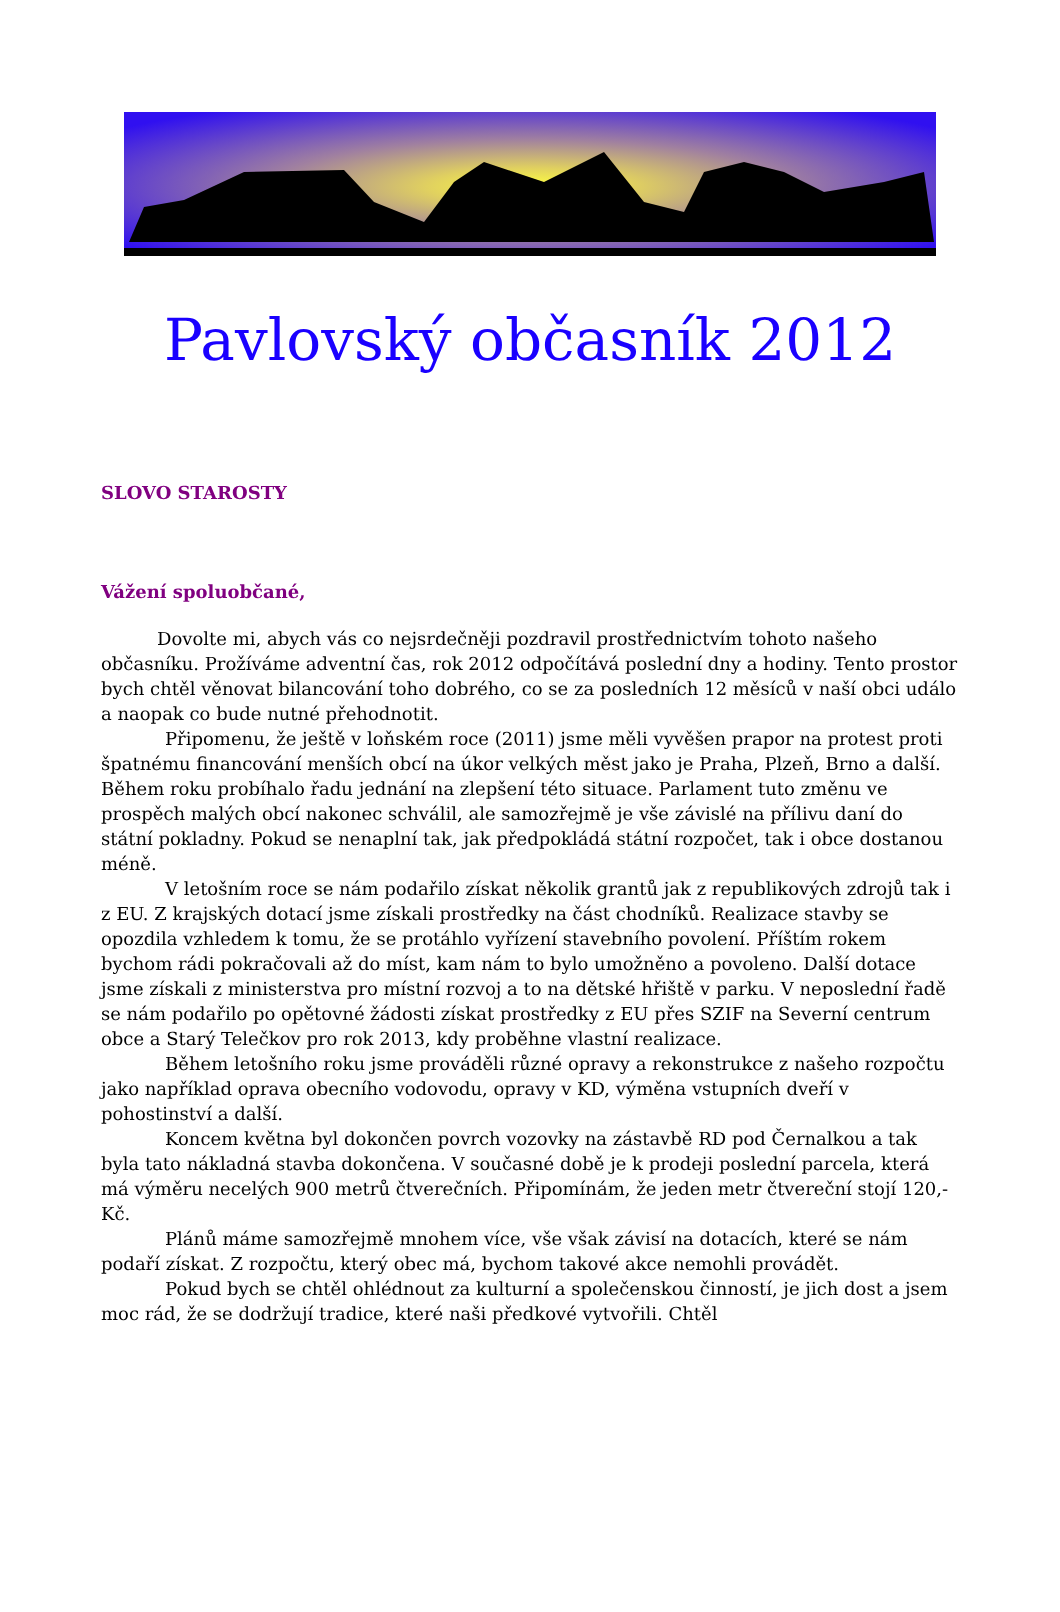Pavlovský občasník 2012
SLOVO STAROSTY
Vážení spoluobčané,
Dovolte mi, abych vás co nejsrdečněji pozdravil prostřednictvím tohoto našeho občasníku. Prožíváme adventní čas, rok 2012 odpočítává poslední dny a hodiny. Tento prostor bych chtěl věnovat bilancování toho dobrého, co se za posledních 12 měsíců v naší obci událo a naopak co bude nutné přehodnotit.
Připomenu, že ještě v loňském roce (2011) jsme měli vyvěšen prapor na protest proti špatnému financování menších obcí na úkor velkých měst jako je Praha, Plzeň, Brno a další. Během roku probíhalo řadu jednání na zlepšení této situace. Parlament tuto změnu ve prospěch malých obcí nakonec schválil, ale samozřejmě je vše závislé na přílivu daní do státní pokladny. Pokud se nenaplní tak, jak předpokládá státní rozpočet, tak i obce dostanou méně.
V letošním roce se nám podařilo získat několik grantů jak z republikových zdrojů tak i z EU. Z krajských dotací jsme získali prostředky na část chodníků. Realizace stavby se opozdila vzhledem k tomu, že se protáhlo vyřízení stavebního povolení. Příštím rokem bychom rádi pokračovali až do míst, kam nám to bylo umožněno a povoleno. Další dotace jsme získali z ministerstva pro místní rozvoj a to na dětské hřiště v parku. V neposlední řadě se nám podařilo po opětovné žádosti získat prostředky z EU přes SZIF na Severní centrum obce a Starý Telečkov pro rok 2013, kdy proběhne vlastní realizace.
Během letošního roku jsme prováděli různé opravy a rekonstrukce z našeho rozpočtu jako například oprava obecního vodovodu, opravy v KD, výměna vstupních dveří v pohostinství a další.
Koncem května byl dokončen povrch vozovky na zástavbě RD pod Černalkou a tak byla tato nákladná stavba dokončena. V současné době je k prodeji poslední parcela, která má výměru necelých 900 metrů čtverečních. Připomínám, že jeden metr čtvereční stojí 120,- Kč.
Plánů máme samozřejmě mnohem více, vše však závisí na dotacích, které se nám podaří získat. Z rozpočtu, který obec má, bychom takové akce nemohli provádět.
Pokud bych se chtěl ohlédnout za kulturní a společenskou činností, je jich dost a jsem moc rád, že se dodržují tradice, které naši předkové vytvořili. Chtěl